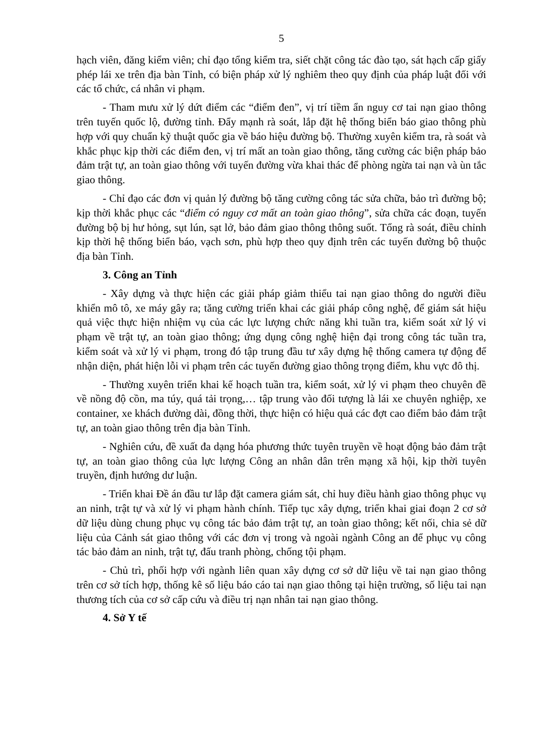5
hạch viên, đăng kiểm viên; chỉ đạo tổng kiểm tra, siết chặt công tác đào tạo, sát hạch cấp giấy phép lái xe trên địa bàn Tỉnh, có biện pháp xử lý nghiêm theo quy định của pháp luật đối với các tổ chức, cá nhân vi phạm.
- Tham mưu xử lý dứt điểm các “điểm đen”, vị trí tiềm ẩn nguy cơ tai nạn giao thông trên tuyến quốc lộ, đường tỉnh. Đẩy mạnh rà soát, lắp đặt hệ thống biển báo giao thông phù hợp với quy chuẩn kỹ thuật quốc gia về báo hiệu đường bộ. Thường xuyên kiểm tra, rà soát và khắc phục kịp thời các điểm đen, vị trí mất an toàn giao thông, tăng cường các biện pháp bảo đảm trật tự, an toàn giao thông với tuyến đường vừa khai thác để phòng ngừa tai nạn và ùn tắc giao thông.
- Chỉ đạo các đơn vị quản lý đường bộ tăng cường công tác sửa chữa, bảo trì đường bộ; kịp thời khắc phục các “điểm có nguy cơ mất an toàn giao thông”, sửa chữa các đoạn, tuyến đường bộ bị hư hỏng, sụt lún, sạt lở, bảo đảm giao thông thông suốt. Tổng rà soát, điều chỉnh kịp thời hệ thống biển báo, vạch sơn, phù hợp theo quy định trên các tuyến đường bộ thuộc địa bàn Tỉnh.
3. Công an Tỉnh
- Xây dựng và thực hiện các giải pháp giảm thiểu tai nạn giao thông do người điều khiển mô tô, xe máy gây ra; tăng cường triển khai các giải pháp công nghệ, để giám sát hiệu quả việc thực hiện nhiệm vụ của các lực lượng chức năng khi tuần tra, kiểm soát xử lý vi phạm về trật tự, an toàn giao thông; ứng dụng công nghệ hiện đại trong công tác tuần tra, kiểm soát và xử lý vi phạm, trong đó tập trung đầu tư xây dựng hệ thống camera tự động để nhận diện, phát hiện lỗi vi phạm trên các tuyến đường giao thông trọng điểm, khu vực đô thị.
- Thường xuyên triển khai kế hoạch tuần tra, kiểm soát, xử lý vi phạm theo chuyên đề về nồng độ cồn, ma túy, quá tải trọng,… tập trung vào đối tượng là lái xe chuyên nghiệp, xe container, xe khách đường dài, đồng thời, thực hiện có hiệu quả các đợt cao điểm bảo đảm trật tự, an toàn giao thông trên địa bàn Tỉnh.
- Nghiên cứu, đề xuất đa dạng hóa phương thức tuyên truyền về hoạt động bảo đảm trật tự, an toàn giao thông của lực lượng Công an nhân dân trên mạng xã hội, kịp thời tuyên truyền, định hướng dư luận.
- Triển khai Đề án đầu tư lắp đặt camera giám sát, chỉ huy điều hành giao thông phục vụ an ninh, trật tự và xử lý vi phạm hành chính. Tiếp tục xây dựng, triển khai giai đoạn 2 cơ sở dữ liệu dùng chung phục vụ công tác bảo đảm trật tự, an toàn giao thông; kết nối, chia sẻ dữ liệu của Cảnh sát giao thông với các đơn vị trong và ngoài ngành Công an để phục vụ công tác bảo đảm an ninh, trật tự, đấu tranh phòng, chống tội phạm.
- Chủ trì, phối hợp với ngành liên quan xây dựng cơ sở dữ liệu về tai nạn giao thông trên cơ sở tích hợp, thống kê số liệu báo cáo tai nạn giao thông tại hiện trường, số liệu tai nạn thương tích của cơ sở cấp cứu và điều trị nạn nhân tai nạn giao thông.
4. Sở Y tế